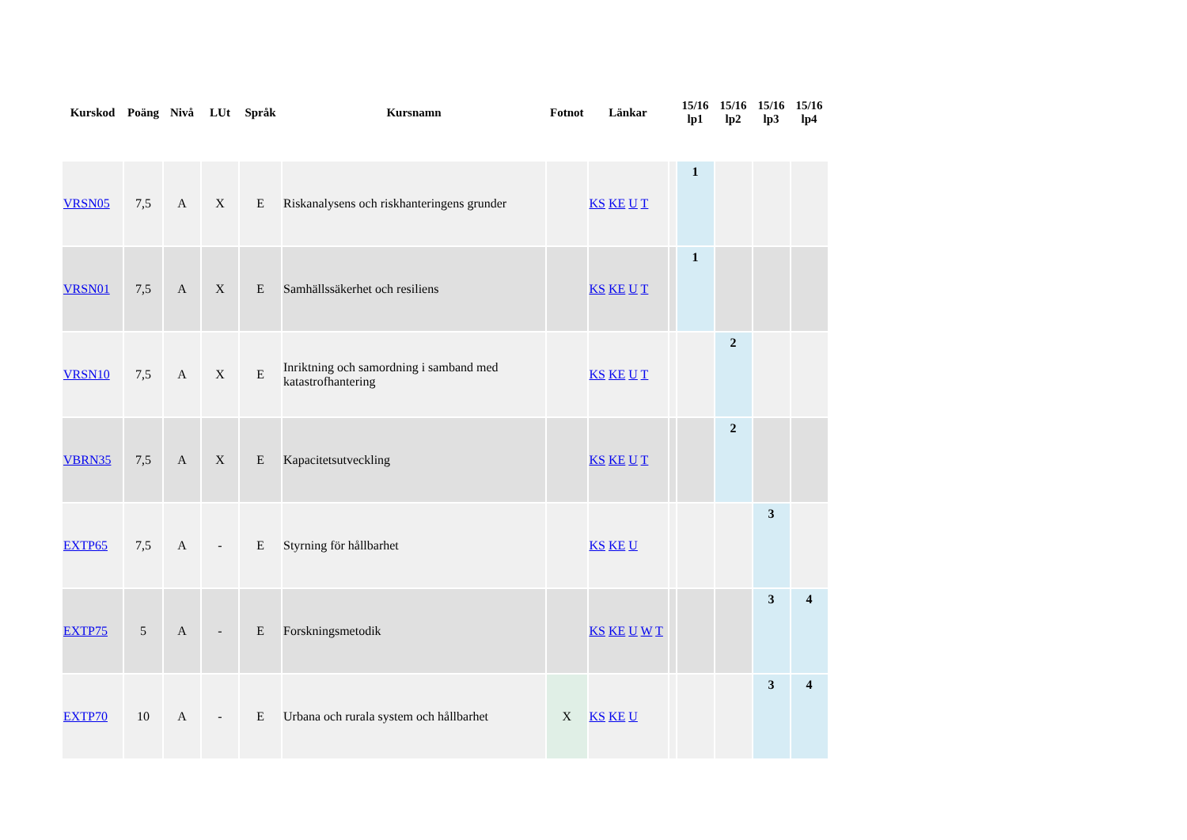| Kurskod | Poäng | Nivå | LUt | Språk | Kursnamn | Fotnot | Länkar | | 15/16 lp1 | 15/16 lp2 | 15/16 lp3 | 15/16 lp4 |
| --- | --- | --- | --- | --- | --- | --- | --- | --- | --- | --- | --- | --- |
| VRSN05 | 7,5 | A | X | E | Riskanalysens och riskhanteringens grunder | | KS KE U T | | 1 | | | |
| VRSN01 | 7,5 | A | X | E | Samhällssäkerhet och resiliens | | KS KE U T | | 1 | | | |
| VRSN10 | 7,5 | A | X | E | Inriktning och samordning i samband med katastrofhantering | | KS KE U T | | | 2 | | |
| VBRN35 | 7,5 | A | X | E | Kapacitetsutveckling | | KS KE U T | | | 2 | | |
| EXTP65 | 7,5 | A | - | E | Styrning för hållbarhet | | KS KE U | | | | 3 | |
| EXTP75 | 5 | A | - | E | Forskningsmetodik | | KS KE U W T | | | | 3 | 4 |
| EXTP70 | 10 | A | - | E | Urbana och rurala system och hållbarhet | X | KS KE U | | | | 3 | 4 |